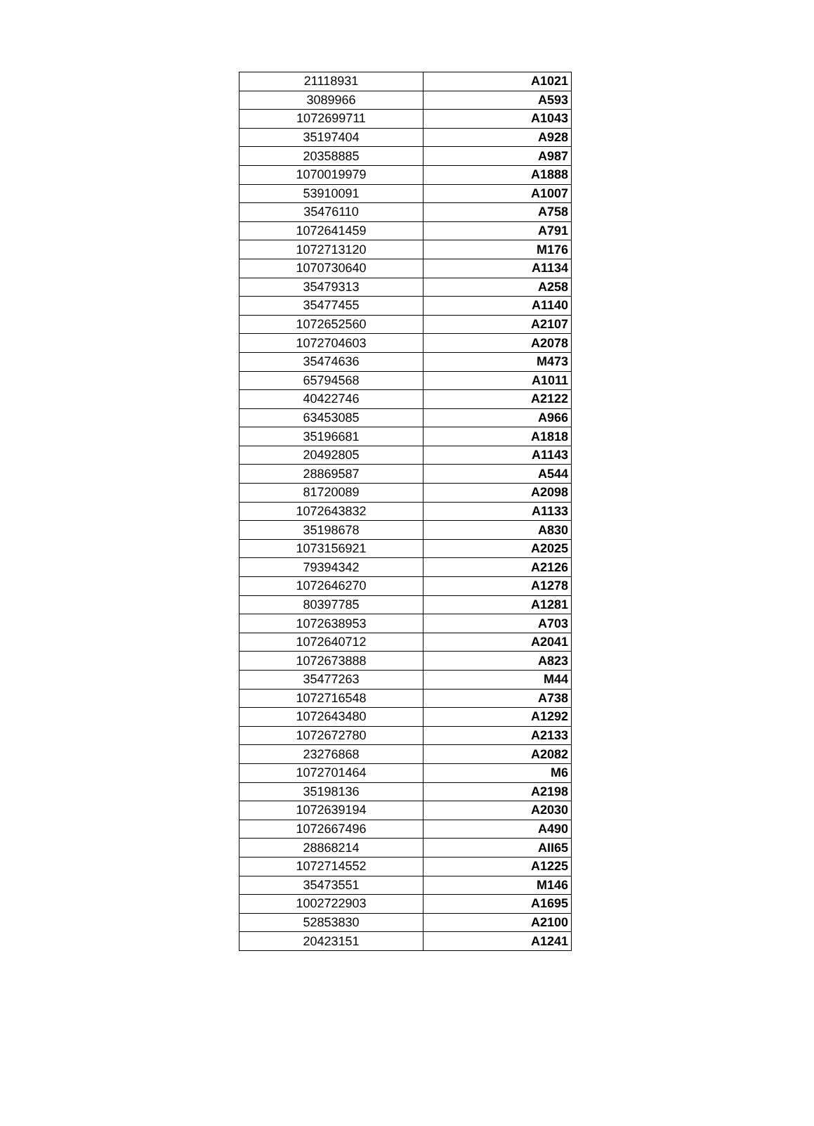| 21118931 | A1021 |
| 3089966 | A593 |
| 1072699711 | A1043 |
| 35197404 | A928 |
| 20358885 | A987 |
| 1070019979 | A1888 |
| 53910091 | A1007 |
| 35476110 | A758 |
| 1072641459 | A791 |
| 1072713120 | M176 |
| 1070730640 | A1134 |
| 35479313 | A258 |
| 35477455 | A1140 |
| 1072652560 | A2107 |
| 1072704603 | A2078 |
| 35474636 | M473 |
| 65794568 | A1011 |
| 40422746 | A2122 |
| 63453085 | A966 |
| 35196681 | A1818 |
| 20492805 | A1143 |
| 28869587 | A544 |
| 81720089 | A2098 |
| 1072643832 | A1133 |
| 35198678 | A830 |
| 1073156921 | A2025 |
| 79394342 | A2126 |
| 1072646270 | A1278 |
| 80397785 | A1281 |
| 1072638953 | A703 |
| 1072640712 | A2041 |
| 1072673888 | A823 |
| 35477263 | M44 |
| 1072716548 | A738 |
| 1072643480 | A1292 |
| 1072672780 | A2133 |
| 23276868 | A2082 |
| 1072701464 | M6 |
| 35198136 | A2198 |
| 1072639194 | A2030 |
| 1072667496 | A490 |
| 28868214 | AII65 |
| 1072714552 | A1225 |
| 35473551 | M146 |
| 1002722903 | A1695 |
| 52853830 | A2100 |
| 20423151 | A1241 |